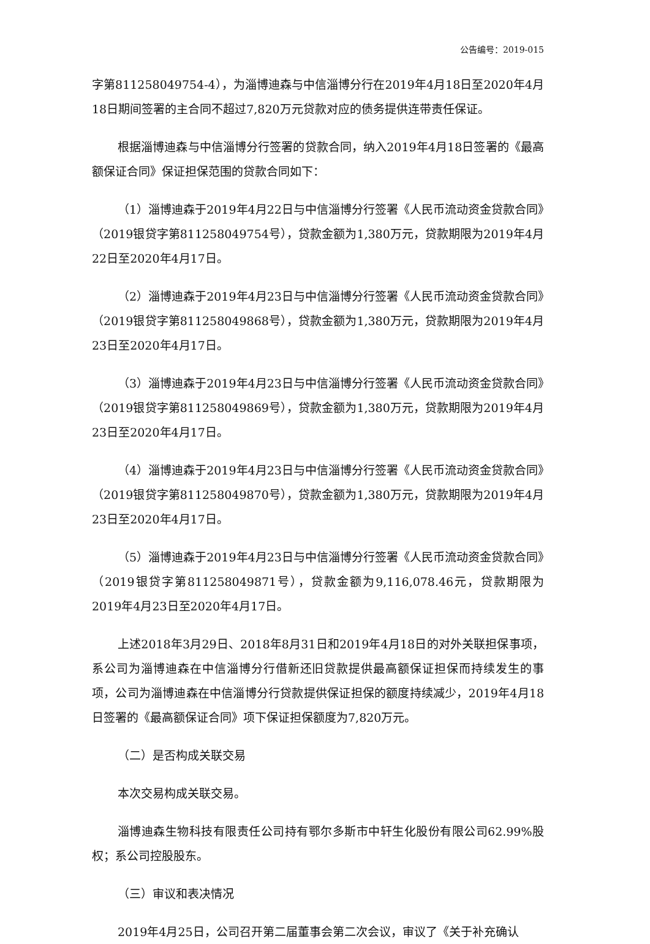公告编号：2019-015
字第811258049754-4），为淄博迪森与中信淄博分行在2019年4月18日至2020年4月18日期间签署的主合同不超过7,820万元贷款对应的债务提供连带责任保证。
根据淄博迪森与中信淄博分行签署的贷款合同，纳入2019年4月18日签署的《最高额保证合同》保证担保范围的贷款合同如下：
（1）淄博迪森于2019年4月22日与中信淄博分行签署《人民币流动资金贷款合同》（2019银贷字第811258049754号），贷款金额为1,380万元，贷款期限为2019年4月22日至2020年4月17日。
（2）淄博迪森于2019年4月23日与中信淄博分行签署《人民币流动资金贷款合同》（2019银贷字第811258049868号），贷款金额为1,380万元，贷款期限为2019年4月23日至2020年4月17日。
（3）淄博迪森于2019年4月23日与中信淄博分行签署《人民币流动资金贷款合同》（2019银贷字第811258049869号），贷款金额为1,380万元，贷款期限为2019年4月23日至2020年4月17日。
（4）淄博迪森于2019年4月23日与中信淄博分行签署《人民币流动资金贷款合同》（2019银贷字第811258049870号），贷款金额为1,380万元，贷款期限为2019年4月23日至2020年4月17日。
（5）淄博迪森于2019年4月23日与中信淄博分行签署《人民币流动资金贷款合同》（2019银贷字第811258049871号），贷款金额为9,116,078.46元，贷款期限为2019年4月23日至2020年4月17日。
上述2018年3月29日、2018年8月31日和2019年4月18日的对外关联担保事项，系公司为淄博迪森在中信淄博分行借新还旧贷款提供最高额保证担保而持续发生的事项，公司为淄博迪森在中信淄博分行贷款提供保证担保的额度持续减少，2019年4月18日签署的《最高额保证合同》项下保证担保额度为7,820万元。
（二）是否构成关联交易
本次交易构成关联交易。
淄博迪森生物科技有限责任公司持有鄂尔多斯市中轩生化股份有限公司62.99%股权；系公司控股股东。
（三）审议和表决情况
2019年4月25日，公司召开第二届董事会第二次会议，审议了《关于补充确认